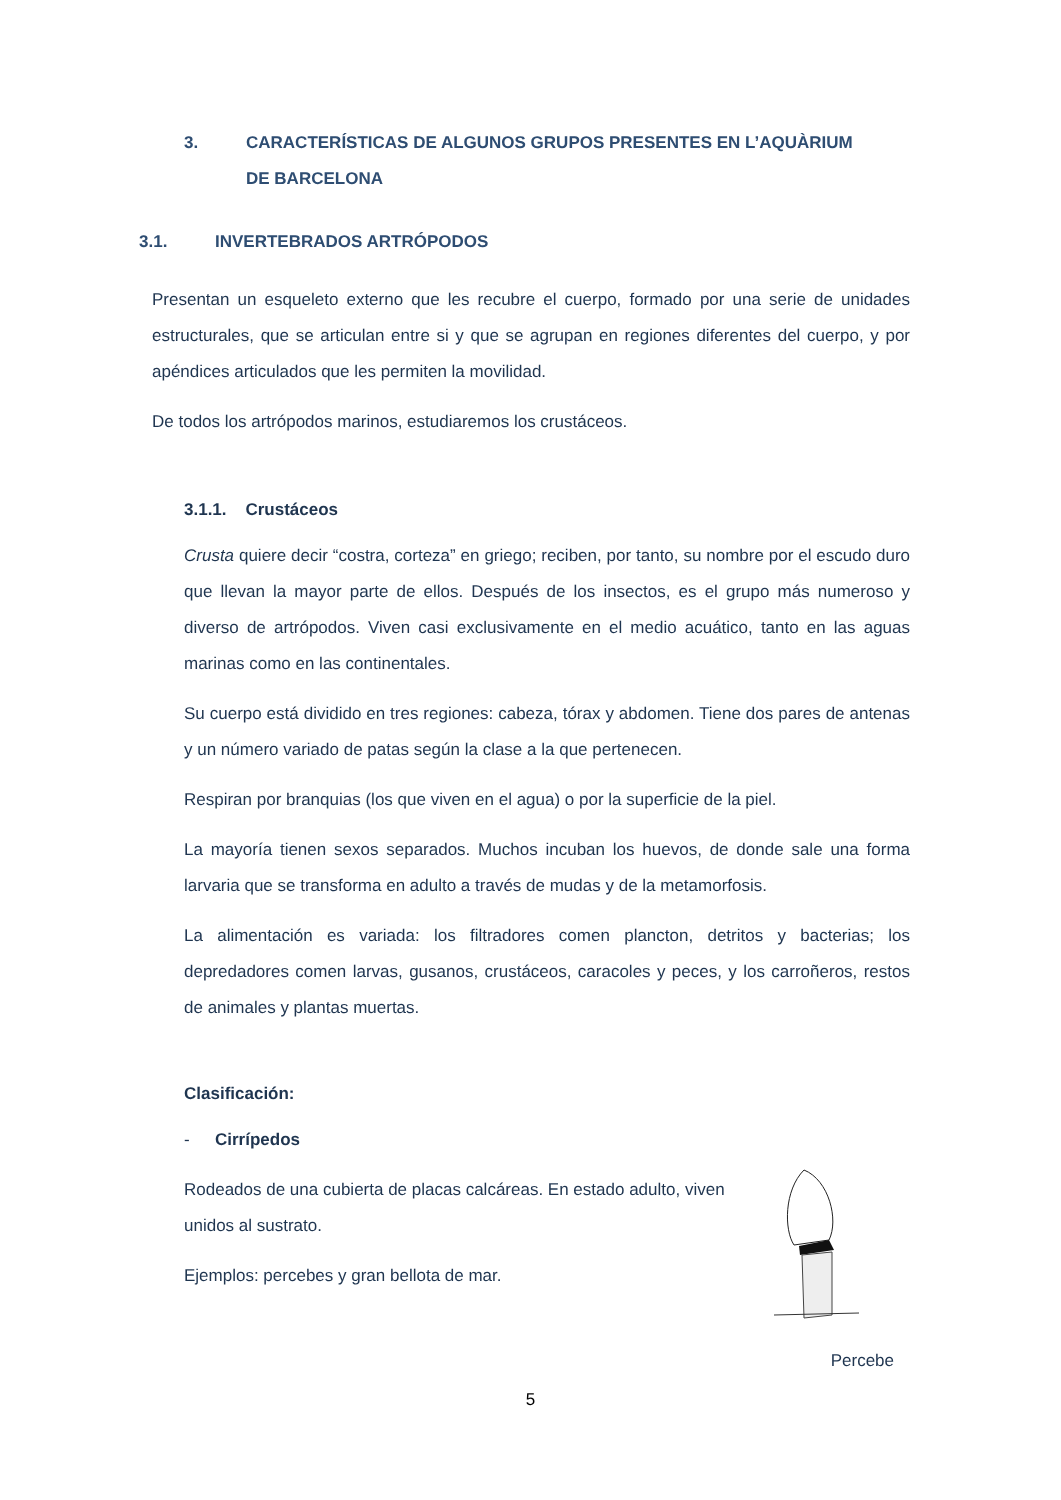3. CARACTERÍSTICAS DE ALGUNOS GRUPOS PRESENTES EN L’AQUÀRIUM DE BARCELONA
3.1. INVERTEBRADOS ARTRÓPODOS
Presentan un esqueleto externo que les recubre el cuerpo, formado por una serie de unidades estructurales, que se articulan entre si y que se agrupan en regiones diferentes del cuerpo, y por apéndices articulados que les permiten la movilidad.
De todos los artrópodos marinos, estudiaremos los crustáceos.
3.1.1. Crustáceos
Crusta quiere decir “costra, corteza” en griego; reciben, por tanto, su nombre por el escudo duro que llevan la mayor parte de ellos. Después de los insectos, es el grupo más numeroso y diverso de artrópodos. Viven casi exclusivamente en el medio acuático, tanto en las aguas marinas como en las continentales.
Su cuerpo está dividido en tres regiones: cabeza, tórax y abdomen. Tiene dos pares de antenas y un número variado de patas según la clase a la que pertenecen.
Respiran por branquias (los que viven en el agua) o por la superficie de la piel.
La mayoría tienen sexos separados. Muchos incuban los huevos, de donde sale una forma larvaria que se transforma en adulto a través de mudas y de la metamorfosis.
La alimentación es variada: los filtradores comen plancton, detritos y bacterias; los depredadores comen larvas, gusanos, crustáceos, caracoles y peces, y los carroñeros, restos de animales y plantas muertas.
Clasificación:
- Cirrípedos
Rodeados de una cubierta de placas calcáreas. En estado adulto, viven unidos al sustrato.
Ejemplos: percebes y gran bellota de mar.
Percebe
5